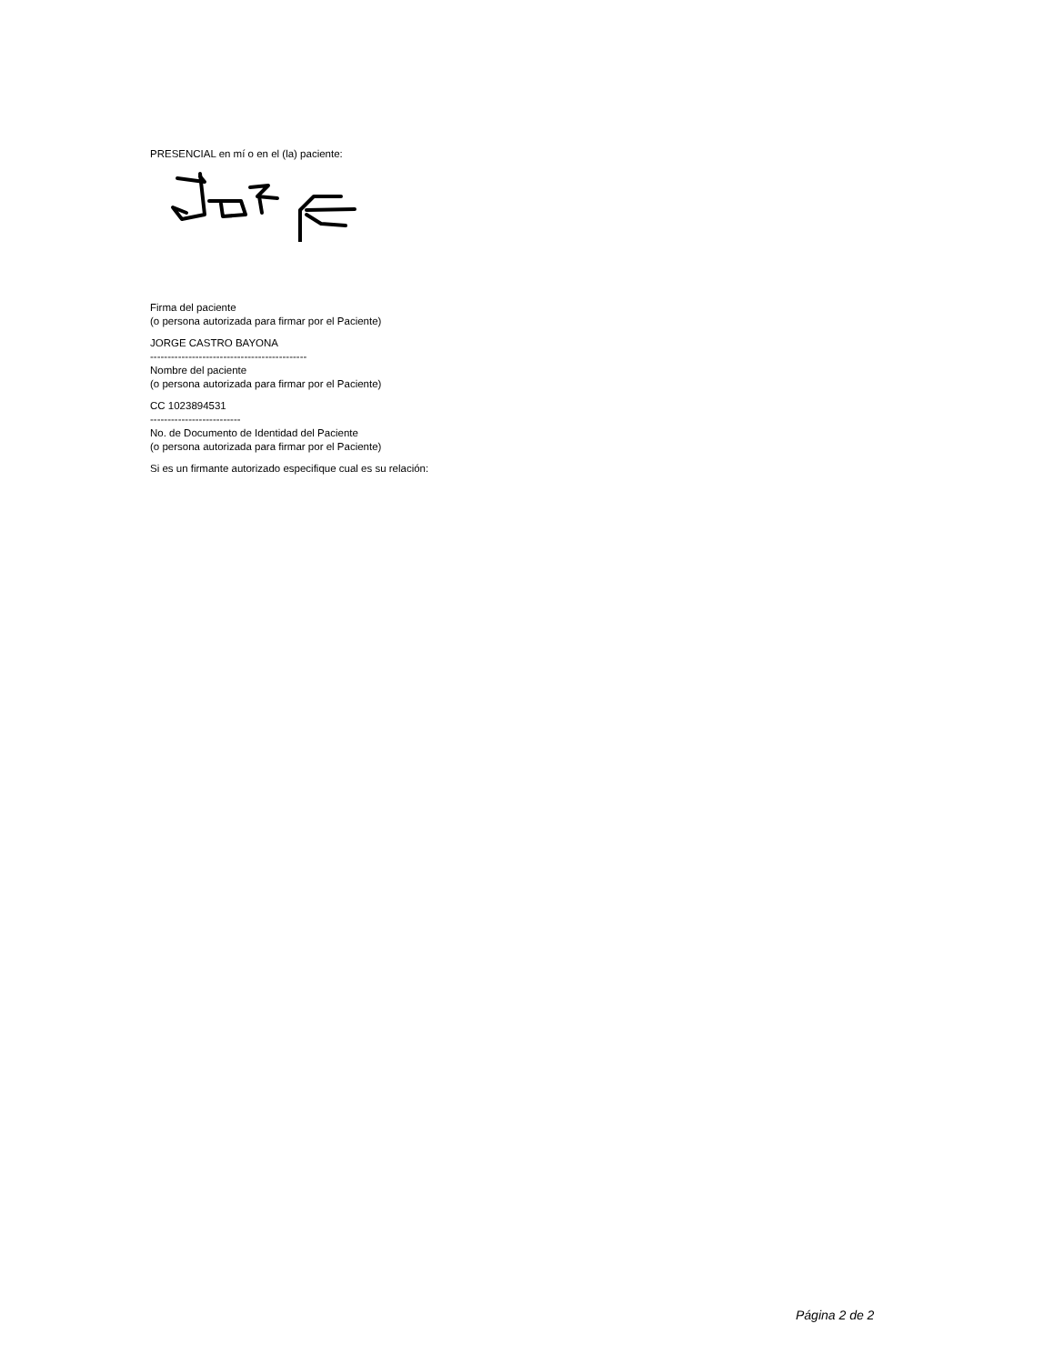PRESENCIAL en mí o en el (la) paciente:
Firma del paciente
(o persona autorizada para firmar por el Paciente)
JORGE CASTRO BAYONA
---------------------------------------------
Nombre del paciente
(o persona autorizada para firmar por el Paciente)
CC 1023894531
--------------------------
No. de Documento de Identidad del Paciente
(o persona autorizada para firmar por el Paciente)
Si es un firmante autorizado especifique cual es su relación:
Página 2 de 2